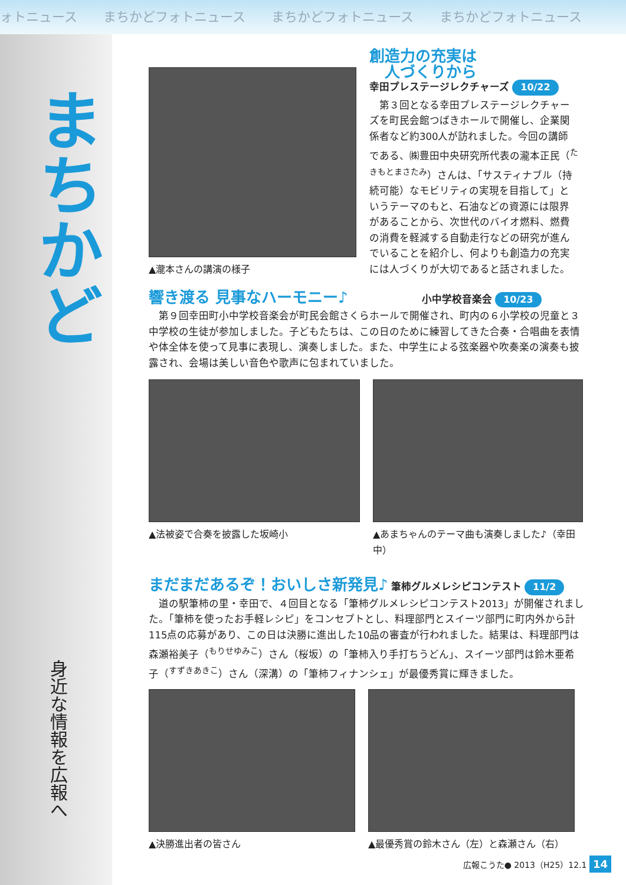ォトニュース　　まちかどフォトニュース　　まちかどフォトニュース　　まちかどフォトニュース
まちかど
身近な情報を広報へ
▲瀧本さんの講演の様子
創造力の充実は
　人づくりから
幸田プレステージレクチャーズ 10/22
　第３回となる幸田プレステージレクチャーズを町民会館つばきホールで開催し、企業関係者など約300人が訪れました。今回の講師である、㈱豊田中央研究所代表の瀧本正民（<sup>たきもとまさたみ</sup>）さんは、「サスティナブル（持続可能）なモビリティの実現を目指して」というテーマのもと、石油などの資源には限界があることから、次世代のバイオ燃料、燃費の消費を軽減する自動走行などの研究が進んでいることを紹介し、何よりも創造力の充実には人づくりが大切であると話されました。
響き渡る 見事なハーモニー♪
小中学校音楽会 10/23
　第９回幸田町小中学校音楽会が町民会館さくらホールで開催され、町内の６小学校の児童と３中学校の生徒が参加しました。子どもたちは、この日のために練習してきた合奏・合唱曲を表情や体全体を使って見事に表現し、演奏しました。また、中学生による弦楽器や吹奏楽の演奏も披露され、会場は美しい音色や歌声に包まれていました。
▲法被姿で合奏を披露した坂崎小 ▲あまちゃんのテーマ曲も演奏しました♪（幸田中）
まだまだあるぞ！おいしさ新発見♪
筆柿グルメレシピコンテスト 11/2
　道の駅筆柿の里・幸田で、４回目となる「筆柿グルメレシピコンテスト2013」が開催されました。「筆柿を使ったお手軽レシピ」をコンセプトとし、料理部門とスイーツ部門に町内外から計115点の応募があり、この日は決勝に進出した10品の審査が行われました。結果は、料理部門は森瀬裕美子（<sup>もりせゆみこ</sup>）さん（桜坂）の「筆柿入り手打ちうどん」、スイーツ部門は鈴木亜希子（<sup>すずきあきこ</sup>）さん（深溝）の「筆柿フィナンシェ」が最優秀賞に輝きました。
▲決勝進出者の皆さん ▲最優秀賞の鈴木さん（左）と森瀬さん（右）
広報こうた● 2013（H25）12.1 14